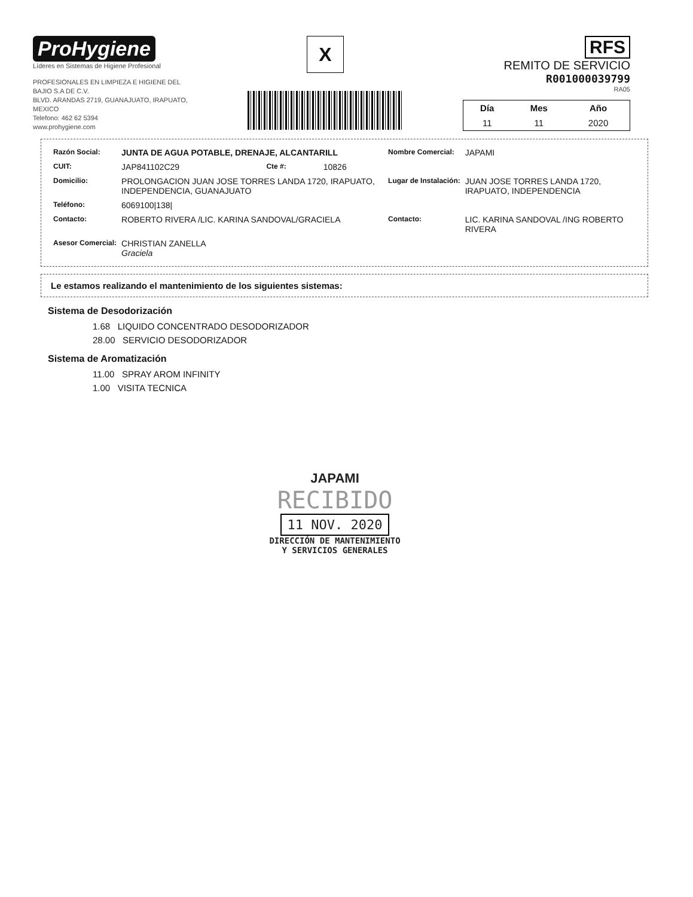ProHygiene
Líderes en Sistemas de Higiene Profesional
PROFESIONALES EN LIMPIEZA E HIGIENE DEL
BAJIO S.A DE C.V.
BLVD. ARANDAS 2719, GUANAJUATO, IRAPUATO,
MEXICO
Telefono: 462 62 5394
www.prohygiene.com
X
RFS
REMITO DE SERVICIO
R001000039799
RA05
| Día | Mes | Año |
| --- | --- | --- |
| 11 | 11 | 2020 |
| Razón Social: | JUNTA DE AGUA POTABLE, DRENAJE, ALCANTARILL | | | Nombre Comercial: | JAPAMI |
| CUIT: | JAP841102C29 | Cte #: | 10826 | | |
| Domicilio: | PROLONGACION JUAN JOSE TORRES LANDA 1720, IRAPUATO, INDEPENDENCIA, GUANAJUATO | | | Lugar de Instalación: | JUAN JOSE TORRES LANDA 1720, IRAPUATO, INDEPENDENCIA |
| Teléfono: | 6069100/138/ | | | | |
| Contacto: | ROBERTO RIVERA /LIC. KARINA SANDOVAL/GRACIELA | | | Contacto: | LIC. KARINA SANDOVAL /ING ROBERTO RIVERA |
| Asesor Comercial: | CHRISTIAN ZANELLA Graciela | | | | |
Le estamos realizando el mantenimiento de los siguientes sistemas:
Sistema de Desodorización
1.68 LIQUIDO CONCENTRADO DESODORIZADOR
28.00 SERVICIO DESODORIZADOR
Sistema de Aromatización
11.00 SPRAY AROM INFINITY
1.00 VISITA TECNICA
JAPAMI
RECIBIDO
11 NOV. 2020
DIRECCIÓN DE MANTENIMIENTO
Y SERVICIOS GENERALES